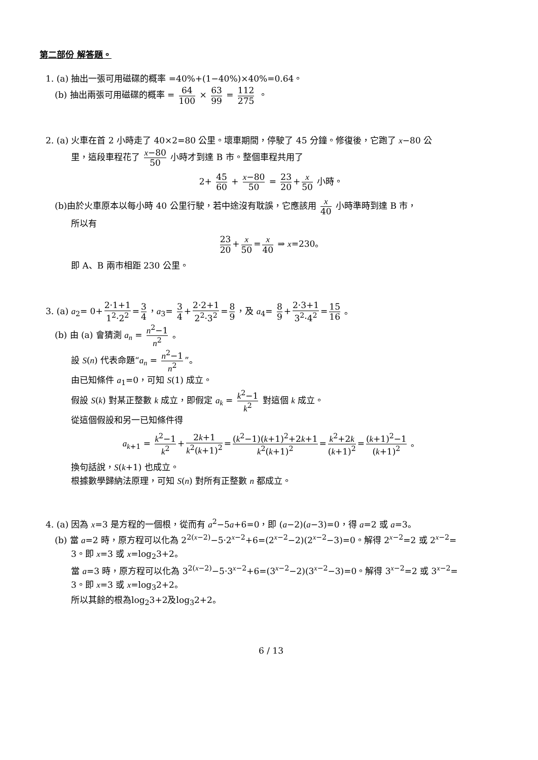第二部份 解答題。
1. (a) 抽出一張可用磁碟的概率 =40%+(1−40%)×40%=0.64。
(b) 抽出兩張可用磁碟的概率 = 64 100 × 63 99 = 112 275 。
2. (a) 火車在首 2 小時走了 40×2=80 公里。壞車期間，停駛了 45 分鐘。修復後，它跑了 x−80 公
里，這段車程花了 x−80 50 小時才到達 B 市。整個車程共用了
2+ 45 60 + x−80 50 = 23 20 + x 50 小時。
(b)由於火車原本以每小時 40 公里行駛，若中途沒有耽誤，它應該用 x 40 小時準時到達 B 市，
所以有
23 20 + x 50 = x 40 ⇒ x=230。
即 A、B 兩市相距 230 公里。
3. (a) a<sub>2</sub>= 0+ 2·1+1 1<sup>2</sup>·2<sup>2</sup> = 3 4 ，a<sub>3</sub>= 3 4 + 2·2+1 2<sup>2</sup>·3<sup>2</sup> = 8 9 ，及 a<sub>4</sub>= 8 9 + 2·3+1 3<sup>2</sup>·4<sup>2</sup> = 15 16 。
(b) 由 (a) 會猜測 a<sub>n</sub> = n<sup>2</sup>−1 n<sup>2</sup> 。
設 S(n) 代表命題“a<sub>n</sub> = n<sup>2</sup>−1 n<sup>2</sup>”。
由已知條件 a<sub>1</sub>=0，可知 S(1) 成立。
假設 S(k) 對某正整數 k 成立，即假定 a<sub>k</sub> = k<sup>2</sup>−1 k<sup>2</sup> 對這個 k 成立。
從這個假設和另一已知條件得
a<sub>k+1</sub> = k<sup>2</sup>−1 k<sup>2</sup> + 2k+1 k<sup>2</sup>(k+1)<sup>2</sup> = (k<sup>2</sup>−1)(k+1)<sup>2</sup>+2k+1 k<sup>2</sup>(k+1)<sup>2</sup> = k<sup>2</sup>+2k (k+1)<sup>2</sup> = (k+1)<sup>2</sup>−1 (k+1)<sup>2</sup> 。
換句話說，S(k+1) 也成立。
根據數學歸納法原理，可知 S(n) 對所有正整數 n 都成立。
4. (a) 因為 x=3 是方程的一個根，從而有 a<sup>2</sup>−5a+6=0，即 (a−2)(a−3)=0，得 a=2 或 a=3。
(b) 當 a=2 時，原方程可以化為 2<sup>2(x−2)</sup>−5·2<sup>x−2</sup>+6=(2<sup>x−2</sup>−2)(2<sup>x−2</sup>−3)=0。解得 2<sup>x−2</sup>=2 或 2<sup>x−2</sup>=
3。即 x=3 或 x=log<sub>2</sub>3+2。
當 a=3 時，原方程可以化為 3<sup>2(x−2)</sup>−5·3<sup>x−2</sup>+6=(3<sup>x−2</sup>−2)(3<sup>x−2</sup>−3)=0。解得 3<sup>x−2</sup>=2 或 3<sup>x−2</sup>=
3。即 x=3 或 x=log<sub>3</sub>2+2。
所以其餘的根為log<sub>2</sub>3+2及log<sub>3</sub>2+2。
6 / 13